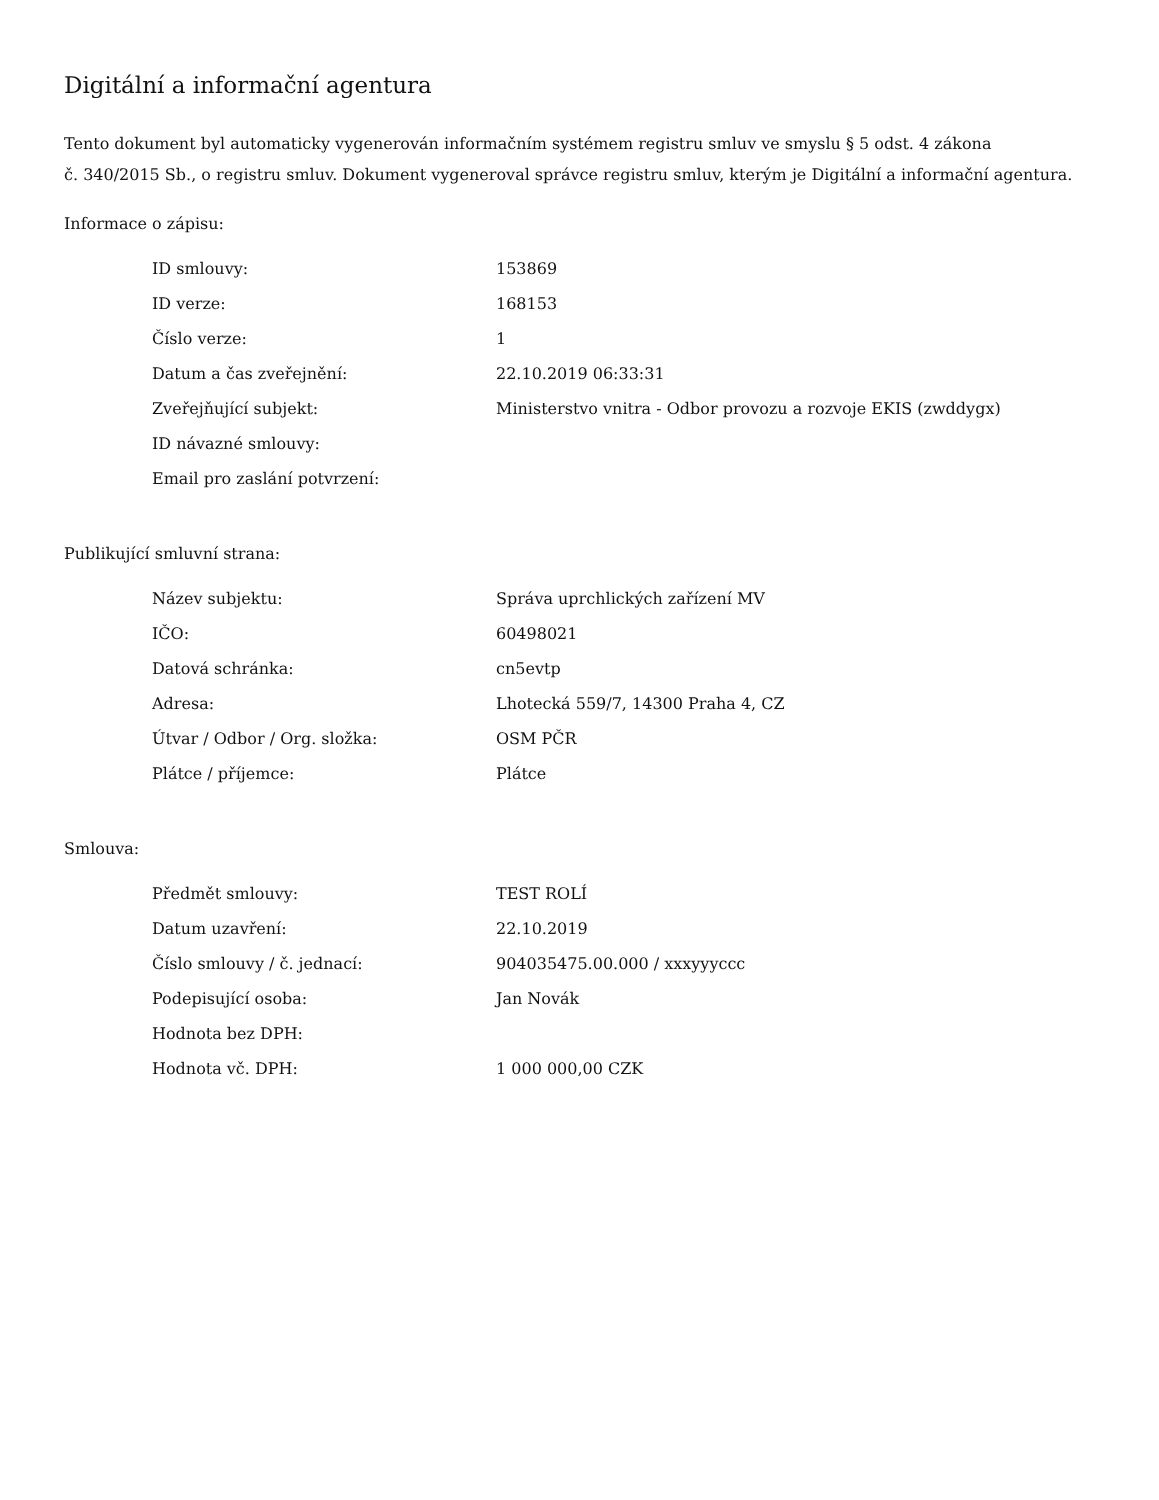Digitální a informační agentura
Tento dokument byl automaticky vygenerován informačním systémem registru smluv ve smyslu § 5 odst. 4 zákona
č. 340/2015 Sb., o registru smluv. Dokument vygeneroval správce registru smluv, kterým je Digitální a informační agentura.
Informace o zápisu:
| ID smlouvy: | 153869 |
| ID verze: | 168153 |
| Číslo verze: | 1 |
| Datum a čas zveřejnění: | 22.10.2019 06:33:31 |
| Zveřejňující subjekt: | Ministerstvo vnitra - Odbor provozu a rozvoje EKIS (zwddygx) |
| ID návazné smlouvy: | |
| Email pro zaslání potvrzení: | |
Publikující smluvní strana:
| Název subjektu: | Správa uprchlických zařízení MV |
| IČO: | 60498021 |
| Datová schránka: | cn5evtp |
| Adresa: | Lhotecká 559/7, 14300 Praha 4, CZ |
| Útvar / Odbor / Org. složka: | OSM PČR |
| Plátce / příjemce: | Plátce |
Smlouva:
| Předmět smlouvy: | TEST ROLÍ |
| Datum uzavření: | 22.10.2019 |
| Číslo smlouvy / č. jednací: | 904035475.00.000 / xxxyyyccc |
| Podepisující osoba: | Jan Novák |
| Hodnota bez DPH: | |
| Hodnota vč. DPH: | 1 000 000,00 CZK |